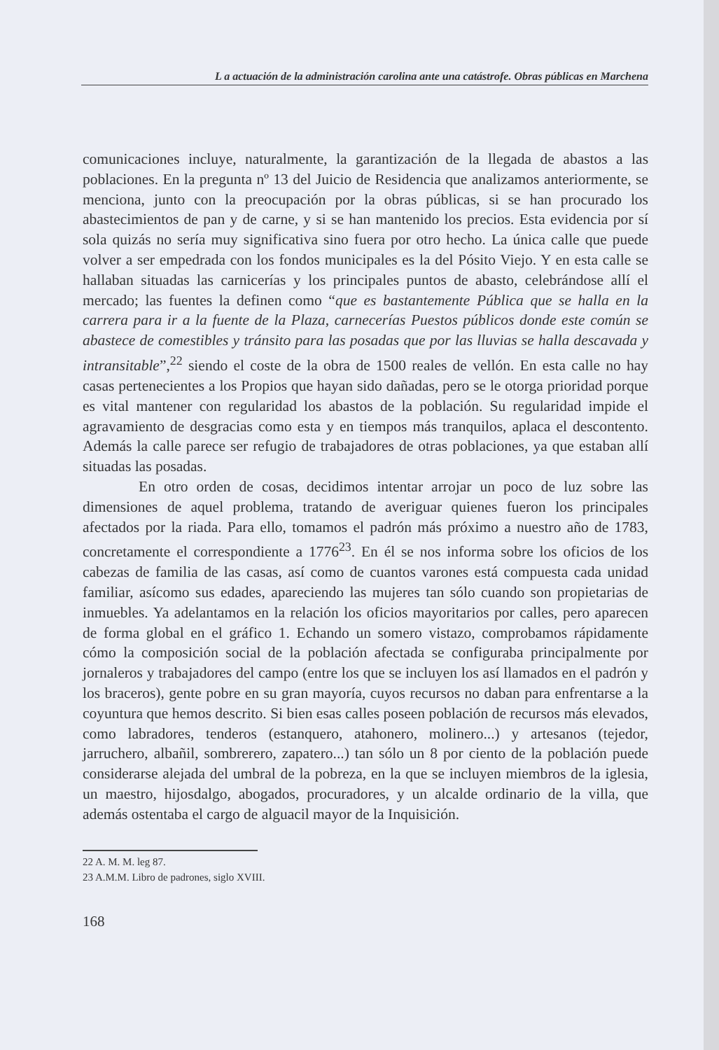L a actuación de la administración carolina ante una catástrofe. Obras públicas en Marchena
comunicaciones incluye, naturalmente, la garantización de la llegada de abastos a las poblaciones. En la pregunta nº 13 del Juicio de Residencia que analizamos anteriormente, se menciona, junto con la preocupación por la obras públicas, si se han procurado los abastecimientos de pan y de carne, y si se han mantenido los precios. Esta evidencia por sí sola quizás no sería muy significativa sino fuera por otro hecho. La única calle que puede volver a ser empedrada con los fondos municipales es la del Pósito Viejo. Y en esta calle se hallaban situadas las carnicerías y los principales puntos de abasto, celebrándose allí el mercado; las fuentes la definen como “que es bastantemente Pública que se halla en la carrera para ir a la fuente de la Plaza, carnecerías Puestos públicos donde este común se abastece de comestibles y tránsito para las posadas que por las lluvias se halla descavada y intransitable”,<sup>22</sup> siendo el coste de la obra de 1500 reales de vellón. En esta calle no hay casas pertenecientes a los Propios que hayan sido dañadas, pero se le otorga prioridad porque es vital mantener con regularidad los abastos de la población. Su regularidad impide el agravamiento de desgracias como esta y en tiempos más tranquilos, aplaca el descontento. Además la calle parece ser refugio de trabajadores de otras poblaciones, ya que estaban allí situadas las posadas.
En otro orden de cosas, decidimos intentar arrojar un poco de luz sobre las dimensiones de aquel problema, tratando de averiguar quienes fueron los principales afectados por la riada. Para ello, tomamos el padrón más próximo a nuestro año de 1783, concretamente el correspondiente a 1776<sup>23</sup>. En él se nos informa sobre los oficios de los cabezas de familia de las casas, así como de cuantos varones está compuesta cada unidad familiar, asícomo sus edades, apareciendo las mujeres tan sólo cuando son propietarias de inmuebles. Ya adelantamos en la relación los oficios mayoritarios por calles, pero aparecen de forma global en el gráfico 1. Echando un somero vistazo, comprobamos rápidamente cómo la composición social de la población afectada se configuraba principalmente por jornaleros y trabajadores del campo (entre los que se incluyen los así llamados en el padrón y los braceros), gente pobre en su gran mayoría, cuyos recursos no daban para enfrentarse a la coyuntura que hemos descrito. Si bien esas calles poseen población de recursos más elevados, como labradores, tenderos (estanquero, atahonero, molinero...) y artesanos (tejedor, jarruchero, albañil, sombrerero, zapatero...) tan sólo un 8 por ciento de la población puede considerarse alejada del umbral de la pobreza, en la que se incluyen miembros de la iglesia, un maestro, hijosdalgo, abogados, procuradores, y un alcalde ordinario de la villa, que además ostentaba el cargo de alguacil mayor de la Inquisición.
22 A. M. M. leg 87.
23 A.M.M. Libro de padrones, siglo XVIII.
168